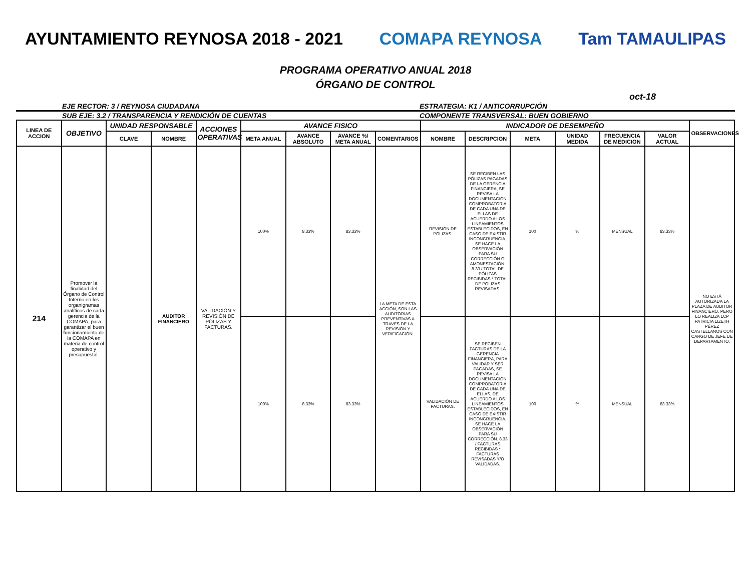AYUNTAMIENTO REYNOSA 2018 - 2021
COMAPA REYNOSA Tam TAMAULIPAS
PROGRAMA OPERATIVO ANUAL 2018
ÓRGANO DE CONTROL
oct-18
EJE RECTOR: 3 / REYNOSA CIUDADANA
ESTRATEGIA: K1 / ANTICORRUPCIÓN
SUB EJE: 3.2 / TRANSPARENCIA Y RENDICIÓN DE CUENTAS
COMPONENTE TRANSVERSAL: BUEN GOBIERNO
| LINEA DE ACCION | OBJETIVO | UNIDAD RESPONSABLE | | ACCIONES OPERATIVAS | AVANCE FISICO | | | | INDICADOR DE DESEMPEÑO | | | | | | OBSERVACIONES |
| --- | --- | --- | --- | --- | --- | --- | --- | --- | --- | --- | --- | --- | --- | --- | --- |
| | | CLAVE | NOMBRE | | META ANUAL | AVANCE ABSOLUTO | AVANCE %/ META ANUAL | COMENTARIOS | NOMBRE | DESCRIPCION | META | UNIDAD MEDIDA | FRECUENCIA DE MEDICION | VALOR ACTUAL | |
| 214 | Promover la finalidad del Órgano de Control Interno en los organigramas analíticos de cada gerencia de la COMAPA, para garantizar el buen funcionamiento de la COMAPA en materia de control operativo y presupuestal. | | AUDITOR FINANCIERO | VALIDACIÓN Y REVISIÓN DE PÓLIZAS Y FACTURAS. | 100% | 8.33% | 83.33% | LA META DE ESTA ACCIÓN, SON LAS AUDITORIAS PREVENTIVAS A TRAVES DE LA REVISIÓN Y VERIFICACIÓN. | REVISIÓN DE PÓLIZAS. | SE RECIBEN LAS PÓLIZAS PAGADAS DE LA GERENCIA FINANCIERA, SE REVISA LA DOCUMENTACIÓN COMPROBATORIA DE CADA UNA DE ELLAS DE ACUERDO A LOS LINEAMIENTOS ESTABLECIDOS, EN CASO DE EXISTIR INCONGRUENCIA, SE HACE LA OBSERVACIÓN PARA SU CORRECCIÓN O AMONESTACIÓN. 8.33 / TOTAL DE PÓLIZAS RECIBIDAS * TOTAL DE PÓLIZAS REVISADAS. | 100 | % | MENSUAL | 83.33% | NO ESTÁ AUTORIZADA LA PLAZA DE AUDITOR FINANCIERO, PERO LO REALIZA LCP PATRICIA LIZETH PÉREZ CASTELLANOS CON CARGO DE JEFE DE DEPARTAMENTO. |
| | | | | | 100% | 8.33% | 83.33% | | VALIDACIÓN DE FACTURAS. | SE RECIBEN FACTURAS DE LA GERENCIA FINANCIERA, PARA VALIDAR Y SER PAGADAS, SE REVISA LA DOCUMENTACIÓN COMPROBATORIA DE CADA UNA DE ELLAS, DE ACUERDO A LOS LINEAMIENTOS ESTABLECIDOS, EN CASO DE EXISTIR INCONGRUENCIA, SE HACE LA OBSERVACIÓN PARA SU CORRECCIÓN. 8.33 / FACTURAS RECIBIDAS * FACTURAS REVISADAS Y/O VALIDADAS. | 100 | % | MENSUAL | 83.33% | |